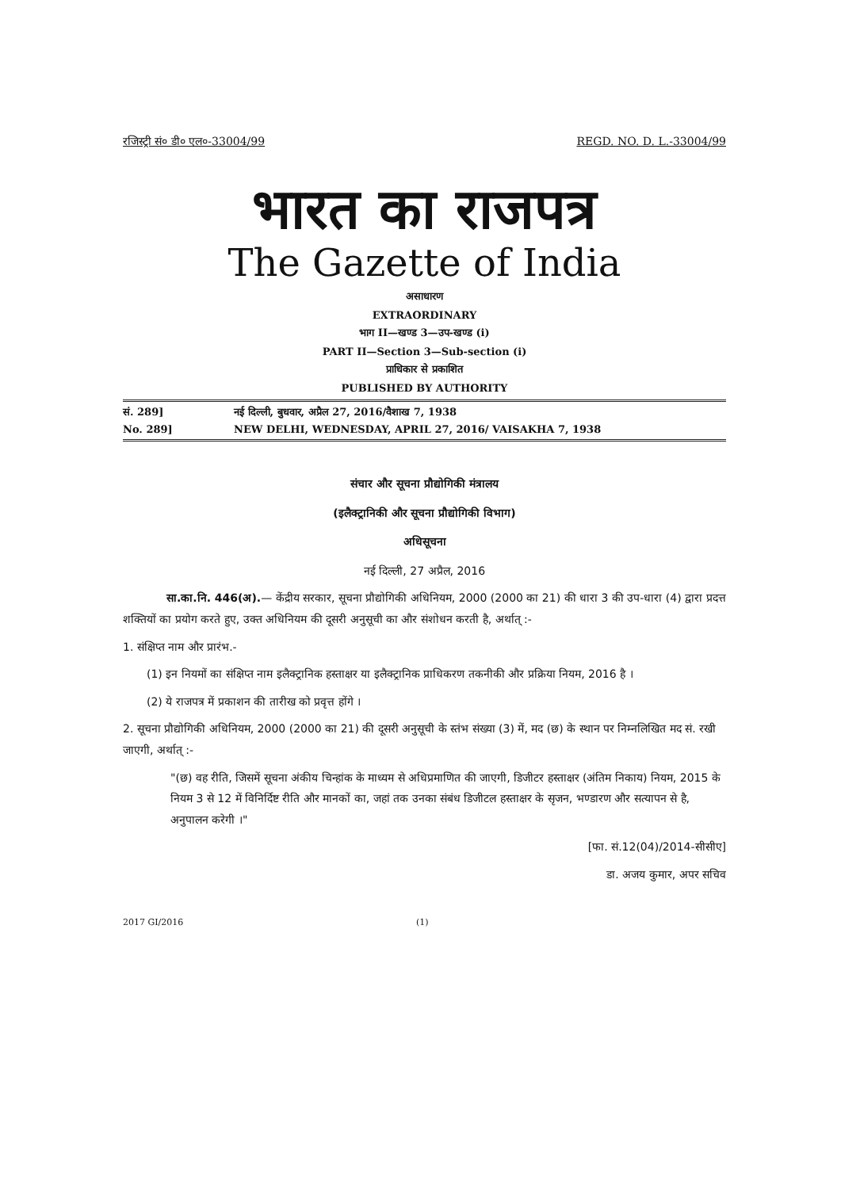रजिस्ट्री सं० डी० एल०-33004/99 REGD. NO. D. L.-33004/99
भारत का राजपत्र
The Gazette of India
असाधारण
EXTRAORDINARY
भाग II—खण्ड 3—उप-खण्ड (i)
PART II—Section 3—Sub-section (i)
प्राधिकार से प्रकाशित
PUBLISHED BY AUTHORITY
सं. 289] नई दिल्ली, बुधवार, अप्रैल 27, 2016/वैशाख 7, 1938
No. 289] NEW DELHI, WEDNESDAY, APRIL 27, 2016/ VAISAKHA 7, 1938
संचार और सूचना प्रौद्योगिकी मंत्रालय
(इलैक्ट्रानिकी और सूचना प्रौद्योगिकी विभाग)
अधिसूचना
नई दिल्ली, 27 अप्रैल, 2016
सा.का.नि. 446(अ).— केंद्रीय सरकार, सूचना प्रौद्योगिकी अधिनियम, 2000 (2000 का 21) की धारा 3 की उप-धारा (4) द्वारा प्रदत्त शक्तियों का प्रयोग करते हुए, उक्त अधिनियम की दूसरी अनुसूची का और संशोधन करती है, अर्थात् :-
1. संक्षिप्त नाम और प्रारंभ.-
(1) इन नियमों का संक्षिप्त नाम इलैक्ट्रानिक हस्ताक्षर या इलैक्ट्रानिक प्राधिकरण तकनीकी और प्रक्रिया नियम, 2016 है ।
(2) ये राजपत्र में प्रकाशन की तारीख को प्रवृत्त होंगे ।
2. सूचना प्रौद्योगिकी अधिनियम, 2000 (2000 का 21) की दूसरी अनुसूची के स्तंभ संख्या (3) में, मद (छ) के स्थान पर निम्नलिखित मद सं. रखी जाएगी, अर्थात् :-
"(छ) वह रीति, जिसमें सूचना अंकीय चिन्हांक के माध्यम से अधिप्रमाणित की जाएगी, डिजीटर हस्ताक्षर (अंतिम निकाय) नियम, 2015 के नियम 3 से 12 में विनिर्दिष्ट रीति और मानकों का, जहां तक उनका संबंध डिजीटल हस्ताक्षर के सृजन, भण्डारण और सत्यापन से है, अनुपालन करेगी ।"
[फा. सं.12(04)/2014-सीसीए]
डा. अजय कुमार, अपर सचिव
2017 GI/2016 (1)